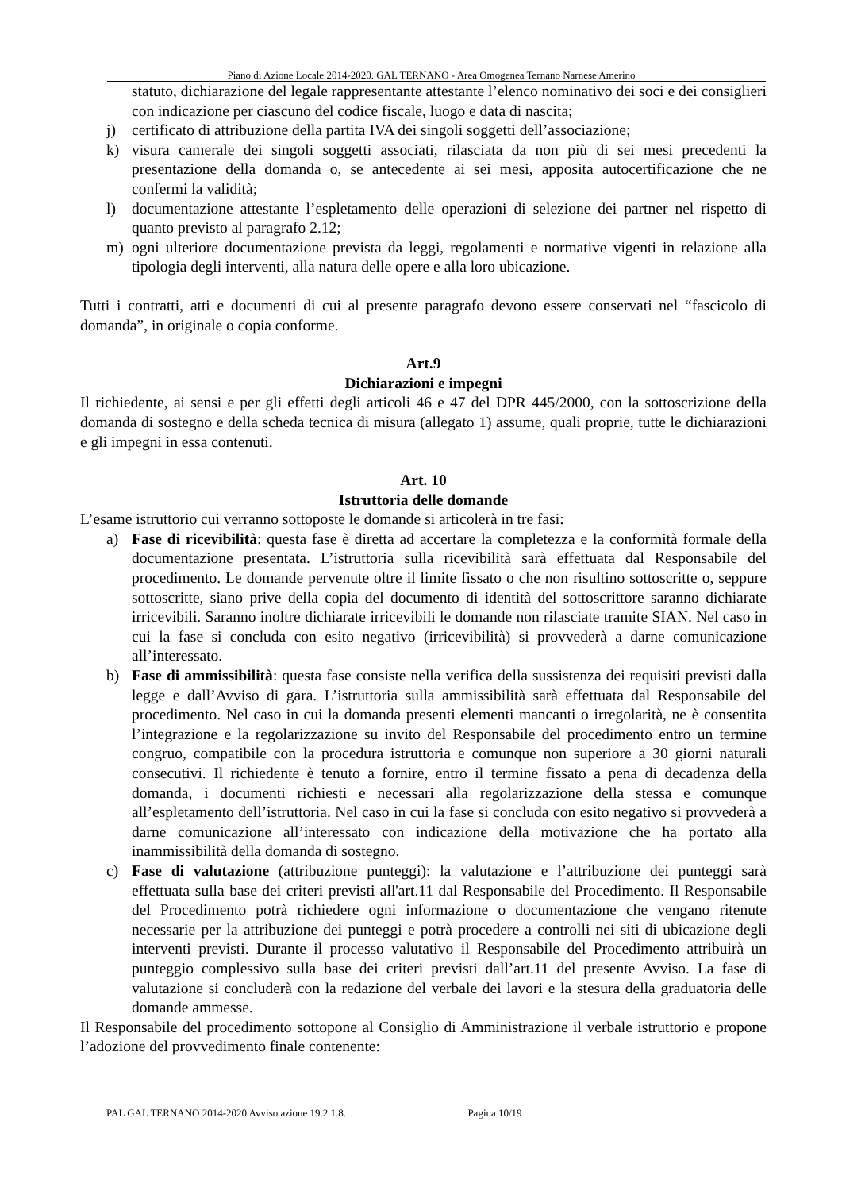Piano di Azione Locale 2014-2020. GAL TERNANO - Area Omogenea Ternano Narnese Amerino
statuto, dichiarazione del legale rappresentante attestante l’elenco nominativo dei soci e dei consiglieri con indicazione per ciascuno del codice fiscale, luogo e data di nascita;
j) certificato di attribuzione della partita IVA dei singoli soggetti dell’associazione;
k) visura camerale dei singoli soggetti associati, rilasciata da non più di sei mesi precedenti la presentazione della domanda o, se antecedente ai sei mesi, apposita autocertificazione che ne confermi la validità;
l) documentazione attestante l’espletamento delle operazioni di selezione dei partner nel rispetto di quanto previsto al paragrafo 2.12;
m) ogni ulteriore documentazione prevista da leggi, regolamenti e normative vigenti in relazione alla tipologia degli interventi, alla natura delle opere e alla loro ubicazione.
Tutti i contratti, atti e documenti di cui al presente paragrafo devono essere conservati nel “fascicolo di domanda”, in originale o copia conforme.
Art.9
Dichiarazioni e impegni
Il richiedente, ai sensi e per gli effetti degli articoli 46 e 47 del DPR 445/2000, con la sottoscrizione della domanda di sostegno e della scheda tecnica di misura (allegato 1) assume, quali proprie, tutte le dichiarazioni e gli impegni in essa contenuti.
Art. 10
Istruttoria delle domande
L’esame istruttorio cui verranno sottoposte le domande si articolerà in tre fasi:
a) Fase di ricevibilità: questa fase è diretta ad accertare la completezza e la conformità formale della documentazione presentata. L’istruttoria sulla ricevibilità sarà effettuata dal Responsabile del procedimento. Le domande pervenute oltre il limite fissato o che non risultino sottoscritte o, seppure sottoscritte, siano prive della copia del documento di identità del sottoscrittore saranno dichiarate irricevibili. Saranno inoltre dichiarate irricevibili le domande non rilasciate tramite SIAN. Nel caso in cui la fase si concluda con esito negativo (irricevibilità) si provvederà a darne comunicazione all’interessato.
b) Fase di ammissibilità: questa fase consiste nella verifica della sussistenza dei requisiti previsti dalla legge e dall’Avviso di gara. L’istruttoria sulla ammissibilità sarà effettuata dal Responsabile del procedimento. Nel caso in cui la domanda presenti elementi mancanti o irregolarità, ne è consentita l’integrazione e la regolarizzazione su invito del Responsabile del procedimento entro un termine congruo, compatibile con la procedura istruttoria e comunque non superiore a 30 giorni naturali consecutivi. Il richiedente è tenuto a fornire, entro il termine fissato a pena di decadenza della domanda, i documenti richiesti e necessari alla regolarizzazione della stessa e comunque all’espletamento dell’istruttoria. Nel caso in cui la fase si concluda con esito negativo si provvederà a darne comunicazione all’interessato con indicazione della motivazione che ha portato alla inammissibilità della domanda di sostegno.
c) Fase di valutazione (attribuzione punteggi): la valutazione e l’attribuzione dei punteggi sarà effettuata sulla base dei criteri previsti all'art.11 dal Responsabile del Procedimento. Il Responsabile del Procedimento potrà richiedere ogni informazione o documentazione che vengano ritenute necessarie per la attribuzione dei punteggi e potrà procedere a controlli nei siti di ubicazione degli interventi previsti. Durante il processo valutativo il Responsabile del Procedimento attribuirà un punteggio complessivo sulla base dei criteri previsti dall’art.11 del presente Avviso. La fase di valutazione si concluderà con la redazione del verbale dei lavori e la stesura della graduatoria delle domande ammesse.
Il Responsabile del procedimento sottopone al Consiglio di Amministrazione il verbale istruttorio e propone l’adozione del provvedimento finale contenente:
PAL GAL TERNANO 2014-2020 Avviso azione 19.2.1.8. Pagina 10/19